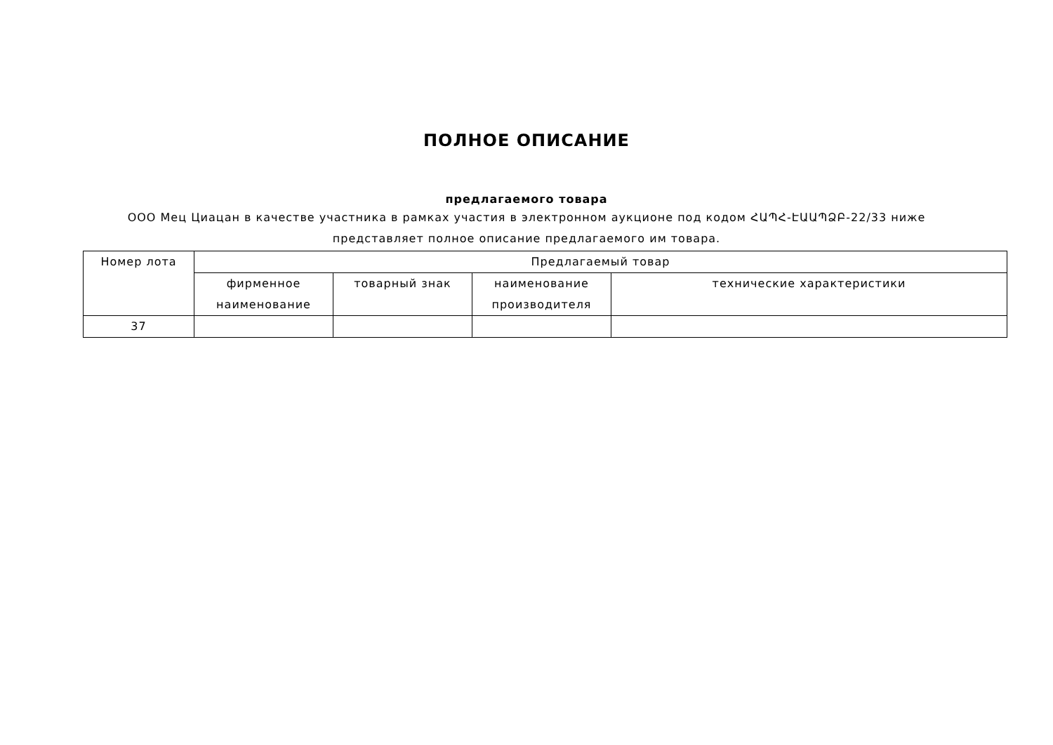ПОЛНОЕ ОПИСАНИЕ
предлагаемого товара
ООО Мец Циацан в качестве участника в рамках участия в электронном аукционе под кодом ՀԱՊՀ-ԷԱԱՊՁԲ-22/33 ниже представляет полное описание предлагаемого им товара.
| Номер лота | Предлагаемый товар | | | |
| --- | --- | --- | --- | --- |
| | фирменное наименование | товарный знак | наименование производителя | технические характеристики |
| 37 | | | | |